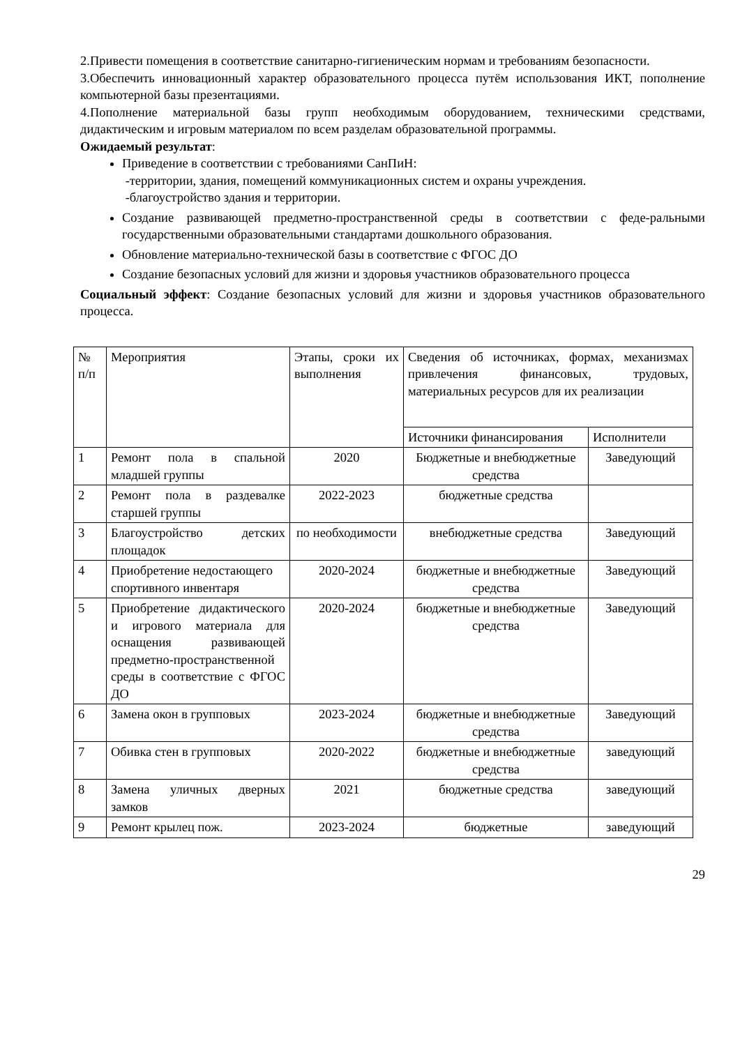2.Привести помещения в соответствие санитарно-гигиеническим нормам и требованиям безопасности.
3.Обеспечить инновационный характер образовательного процесса путём использования ИКТ, пополнение компьютерной базы презентациями.
4.Пополнение материальной базы групп необходимым оборудованием, техническими средствами, дидактическим и игровым материалом по всем разделам образовательной программы.
Ожидаемый результат:
Приведение в соответствии с требованиями СанПиН:
-территории, здания, помещений коммуникационных систем и охраны учреждения.
-благоустройство здания и территории.
Создание развивающей предметно-пространственной среды в соответствии с феде-ральными государственными образовательными стандартами дошкольного образования.
Обновление материально-технической базы в соответствие с ФГОС ДО
Создание безопасных условий для жизни и здоровья участников образовательного процесса
Социальный эффект: Создание безопасных условий для жизни и здоровья участников образовательного процесса.
| № п/п | Мероприятия | Этапы, сроки их выполнения | Сведения об источниках, формах, механизмах привлечения финансовых, трудовых, материальных ресурсов для их реализации | |
| | | | Источники финансирования | Исполнители |
| 1 | Ремонт пола в спальной младшей группы | 2020 | Бюджетные и внебюджетные средства | Заведующий |
| 2 | Ремонт пола в раздевалке старшей группы | 2022-2023 | бюджетные средства | |
| 3 | Благоустройство детских площадок | по необходимости | внебюджетные средства | Заведующий |
| 4 | Приобретение недостающего спортивного инвентаря | 2020-2024 | бюджетные и внебюджетные средства | Заведующий |
| 5 | Приобретение дидактического и игрового материала для оснащения развивающей предметно-пространственной среды в соответствие с ФГОС ДО | 2020-2024 | бюджетные и внебюджетные средства | Заведующий |
| 6 | Замена окон в групповых | 2023-2024 | бюджетные и внебюджетные средства | Заведующий |
| 7 | Обивка стен в групповых | 2020-2022 | бюджетные и внебюджетные средства | заведующий |
| 8 | Замена уличных дверных замков | 2021 | бюджетные средства | заведующий |
| 9 | Ремонт крылец пож. | 2023-2024 | бюджетные | заведующий |
29